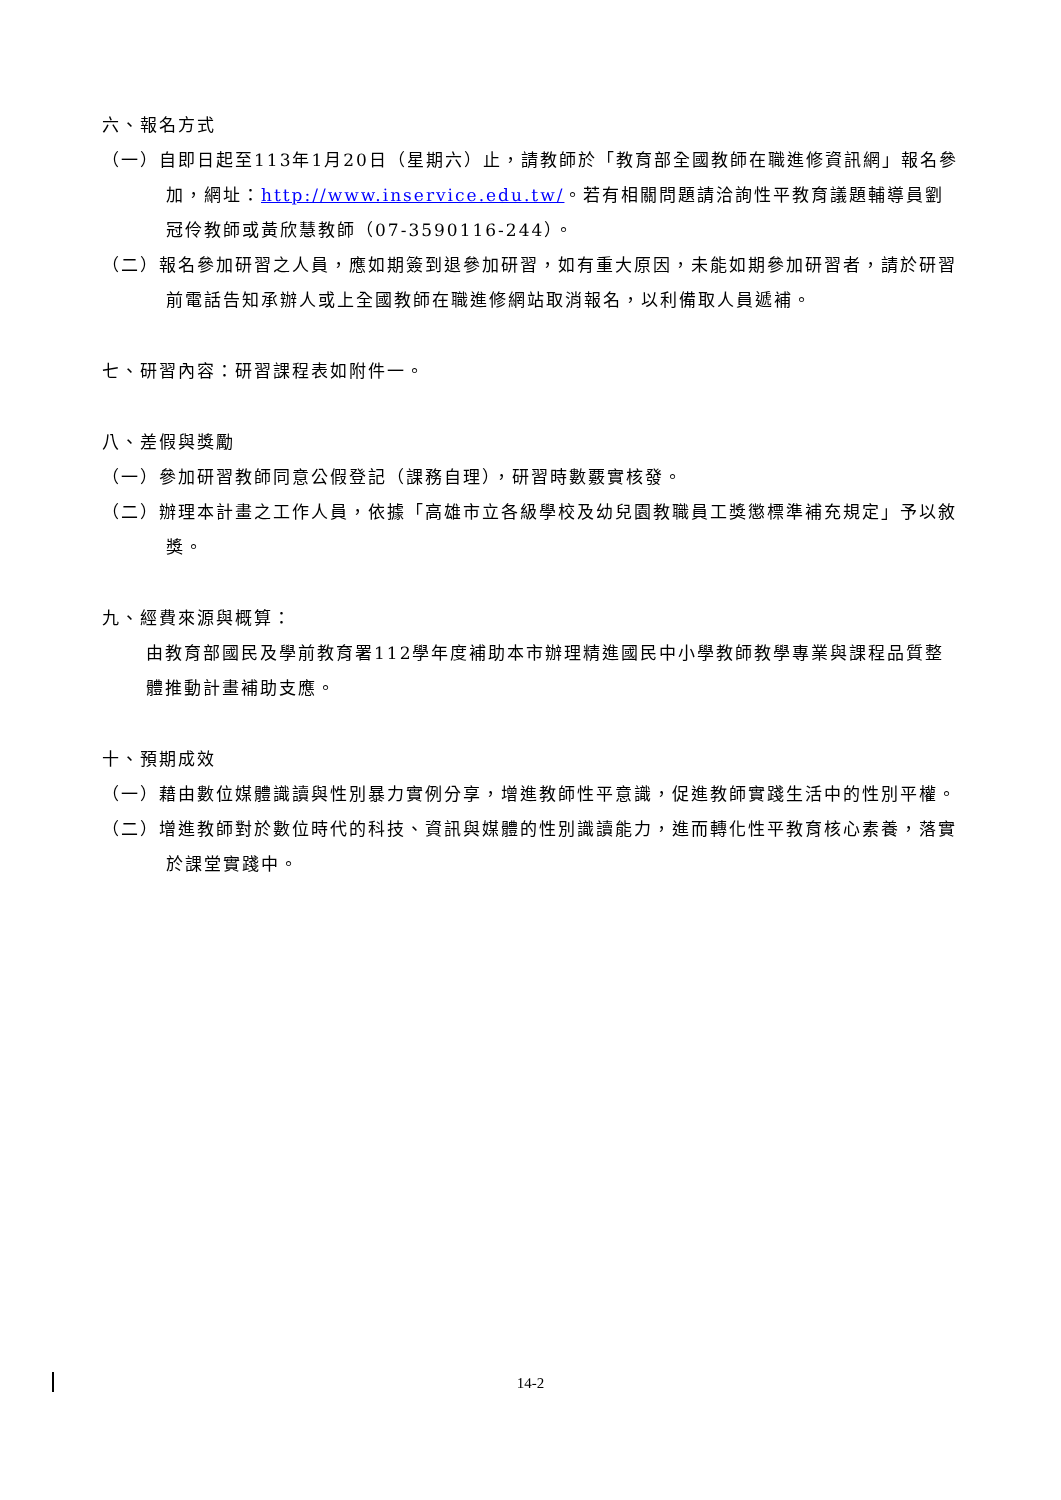六、報名方式
（一）自即日起至113年1月20日（星期六）止，請教師於「教育部全國教師在職進修資訊網」報名參加，網址：http://www.inservice.edu.tw/。若有相關問題請洽詢性平教育議題輔導員劉冠伶教師或黃欣慧教師（07-3590116-244）。
（二）報名參加研習之人員，應如期簽到退參加研習，如有重大原因，未能如期參加研習者，請於研習前電話告知承辦人或上全國教師在職進修網站取消報名，以利備取人員遞補。
七、研習內容：研習課程表如附件一。
八、差假與獎勵
（一）參加研習教師同意公假登記（課務自理），研習時數覈實核發。
（二）辦理本計畫之工作人員，依據「高雄市立各級學校及幼兒園教職員工獎懲標準補充規定」予以敘獎。
九、經費來源與概算：
由教育部國民及學前教育署112學年度補助本市辦理精進國民中小學教師教學專業與課程品質整體推動計畫補助支應。
十、預期成效
（一）藉由數位媒體識讀與性別暴力實例分享，增進教師性平意識，促進教師實踐生活中的性別平權。
（二）增進教師對於數位時代的科技、資訊與媒體的性別識讀能力，進而轉化性平教育核心素養，落實於課堂實踐中。
14-2